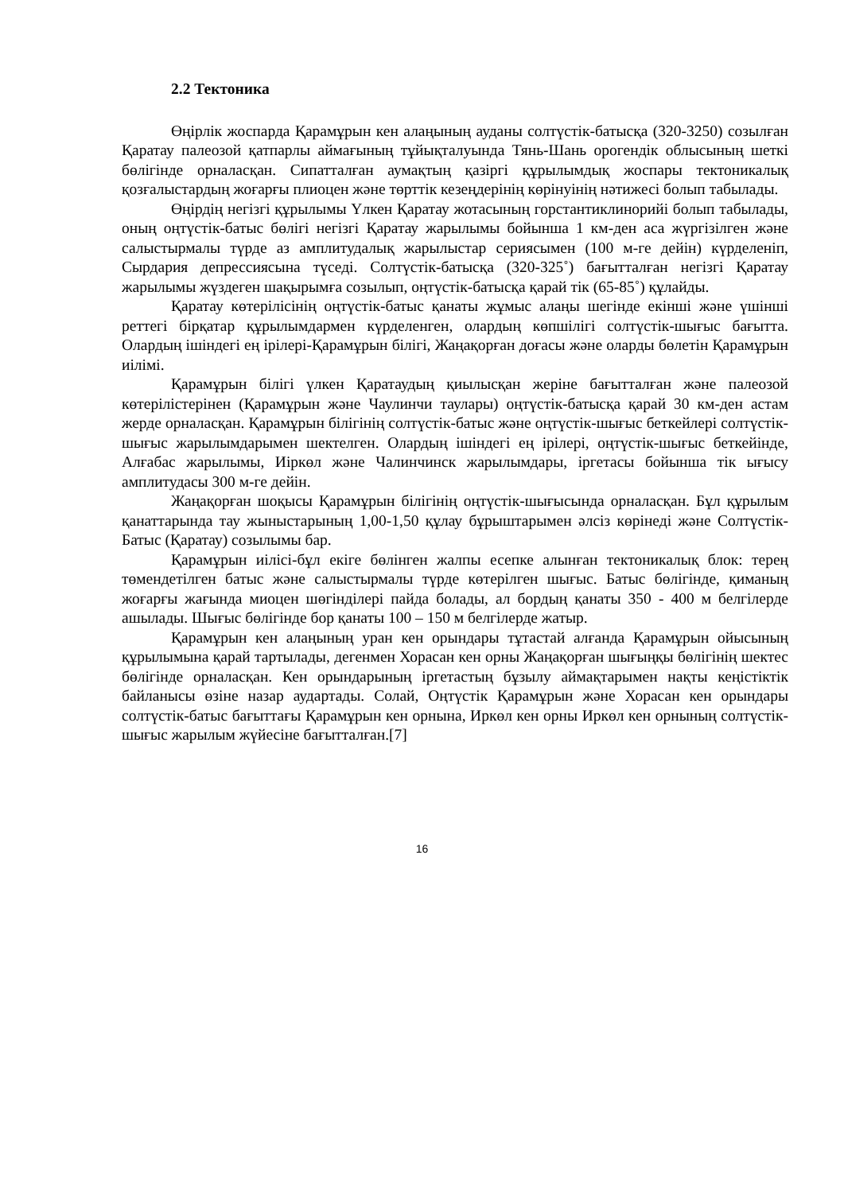2.2 Тектоника
Өңірлік жоспарда Қарамұрын кен алаңының ауданы солтүстік-батысқа (320-3250) созылған Қаратау палеозой қатпарлы аймағының тұйықталуында Тянь-Шань орогендік облысының шеткі бөлігінде орналасқан. Сипатталған аумақтың қазіргі құрылымдық жоспары тектоникалық қозғалыстардың жоғарғы плиоцен және төрттік кезеңдерінің көрінуінің нәтижесі болып табылады.
Өңірдің негізгі құрылымы Үлкен Қаратау жотасының горстантиклинорийі болып табылады, оның оңтүстік-батыс бөлігі негізгі Қаратау жарылымы бойынша 1 км-ден аса жүргізілген және салыстырмалы түрде аз амплитудалық жарылыстар сериясымен (100 м-ге дейін) күрделеніп, Сырдария депрессиясына түседі. Солтүстік-батысқа (320-325˚) бағытталған негізгі Қаратау жарылымы жүздеген шақырымға созылып, оңтүстік-батысқа қарай тік (65-85˚) құлайды.
Қаратау көтерілісінің оңтүстік-батыс қанаты жұмыс алаңы шегінде екінші және үшінші реттегі бірқатар құрылымдармен күрделенген, олардың көпшілігі солтүстік-шығыс бағытта. Олардың ішіндегі ең ірілері-Қарамұрын білігі, Жаңақорған доғасы және оларды бөлетін Қарамұрын иілімі.
Қарамұрын білігі үлкен Қаратаудың қиылысқан жеріне бағытталған және палеозой көтерілістерінен (Қарамұрын және Чаулинчи таулары) оңтүстік-батысқа қарай 30 км-ден астам жерде орналасқан. Қарамұрын білігінің солтүстік-батыс және оңтүстік-шығыс беткейлері солтүстік-шығыс жарылымдарымен шектелген. Олардың ішіндегі ең ірілері, оңтүстік-шығыс беткейінде, Алғабас жарылымы, Иіркөл және Чалинчинск жарылымдары, іргетасы бойынша тік ығысу амплитудасы 300 м-ге дейін.
Жаңақорған шоқысы Қарамұрын білігінің оңтүстік-шығысында орналасқан. Бұл құрылым қанаттарында тау жыныстарының 1,00-1,50 құлау бұрыштарымен әлсіз көрінеді және Солтүстік-Батыс (Қаратау) созылымы бар.
Қарамұрын иілісі-бұл екіге бөлінген жалпы есепке алынған тектоникалық блок: терең төмендетілген батыс және салыстырмалы түрде көтерілген шығыс. Батыс бөлігінде, қиманың жоғарғы жағында миоцен шөгінділері пайда болады, ал бордың қанаты 350 - 400 м белгілерде ашылады. Шығыс бөлігінде бор қанаты 100 – 150 м белгілерде жатыр.
Қарамұрын кен алаңының уран кен орындары тұтастай алғанда Қарамұрын ойысының құрылымына қарай тартылады, дегенмен Хорасан кен орны Жаңақорған шығыңқы бөлігінің шектес бөлігінде орналасқан. Кен орындарының іргетастың бұзылу аймақтарымен нақты кеңістіктік байланысы өзіне назар аудартады. Солай, Оңтүстік Қарамұрын және Хорасан кен орындары солтүстік-батыс бағыттағы Қарамұрын кен орнына, Иркөл кен орны Иркөл кен орнының солтүстік-шығыс жарылым жүйесіне бағытталған.[7]
16